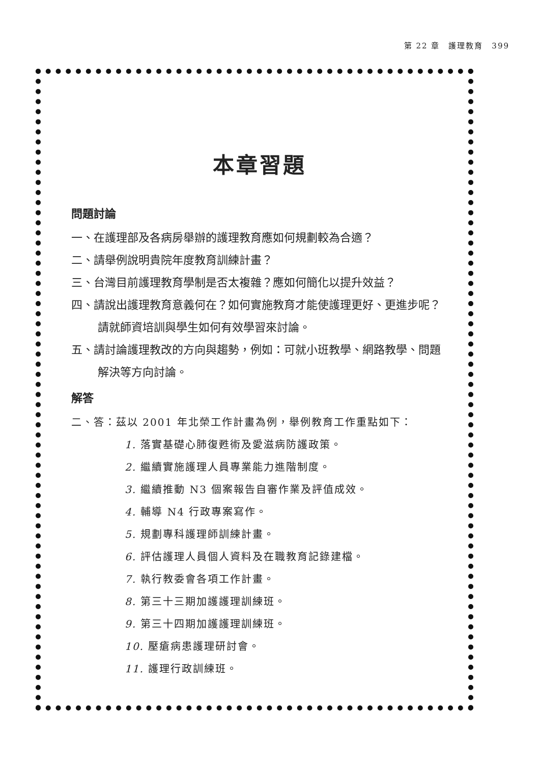第 22 章　護理教育　399
本章習題
問題討論
一、在護理部及各病房舉辦的護理教育應如何規劃較為合適？
二、請舉例說明貴院年度教育訓練計畫？
三、台灣目前護理教育學制是否太複雜？應如何簡化以提升效益？
四、請說出護理教育意義何在？如何實施教育才能使護理更好、更進步呢？請就師資培訓與學生如何有效學習來討論。
五、請討論護理教改的方向與趨勢，例如：可就小班教學、網路教學、問題解決等方向討論。
解答
二、答：茲以 2001 年北榮工作計畫為例，舉例教育工作重點如下：
1. 落實基礎心肺復甦術及愛滋病防護政策。
2. 繼續實施護理人員專業能力進階制度。
3. 繼續推動 N3 個案報告自審作業及評值成效。
4. 輔導 N4 行政專案寫作。
5. 規劃專科護理師訓練計畫。
6. 評估護理人員個人資料及在職教育記錄建檔。
7. 執行教委會各項工作計畫。
8. 第三十三期加護護理訓練班。
9. 第三十四期加護護理訓練班。
10. 壓瘡病患護理研討會。
11. 護理行政訓練班。